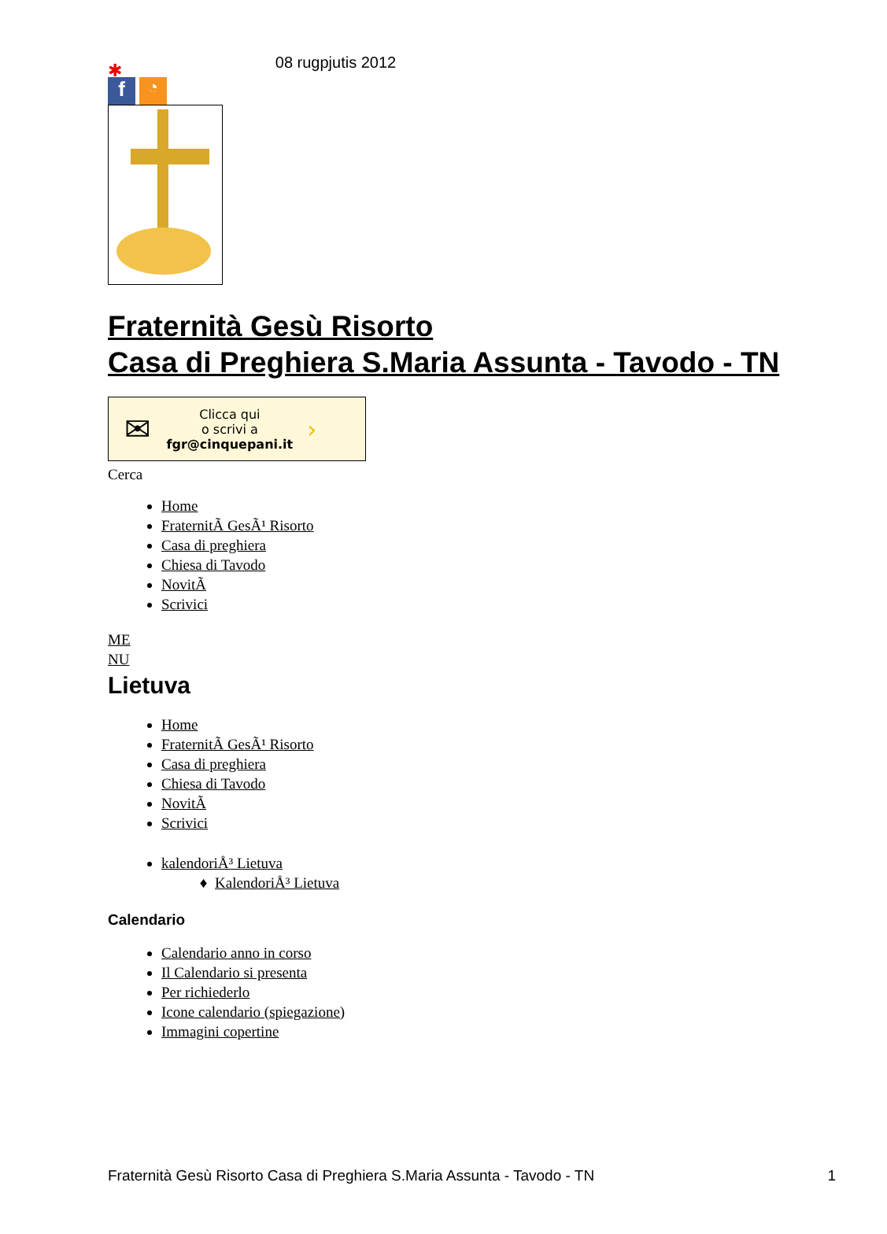08 rugpjutis 2012
✱
f
◔
Fraternità Gesù Risorto
Casa di Preghiera S.Maria Assunta - Tavodo - TN
✉ Clicca qui
o scrivi a
fgr@cinquepani.it ›
Cerca
Home
FraternitÃ GesÃ¹ Risorto
Casa di preghiera
Chiesa di Tavodo
NovitÃ
Scrivici
ME
NU
Lietuva
Home
FraternitÃ GesÃ¹ Risorto
Casa di preghiera
Chiesa di Tavodo
NovitÃ
Scrivici
kalendoriÅ³ Lietuva
KalendoriÅ³ Lietuva
Calendario
Calendario anno in corso
Il Calendario si presenta
Per richiederlo
Icone calendario (spiegazione)
Immagini copertine
Fraternità Gesù Risorto Casa di Preghiera S.Maria Assunta - Tavodo - TN 1